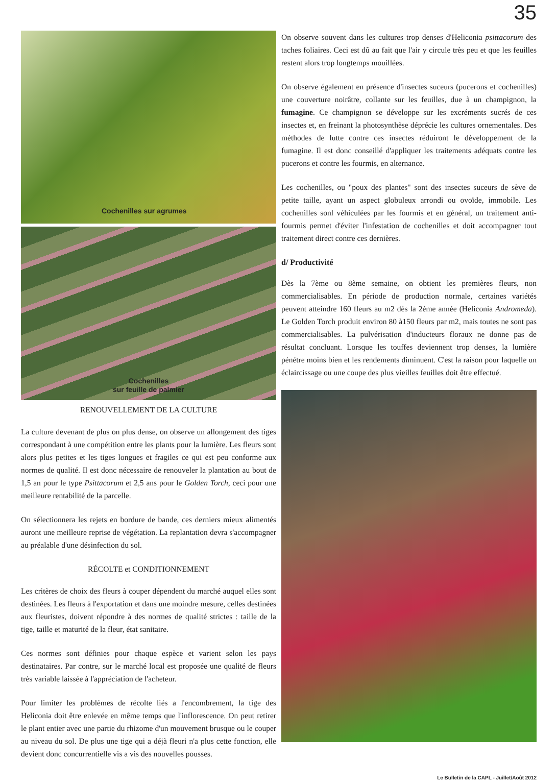35
Cochenilles sur agrumes
Cochenilles
sur feuille de palmier
RENOUVELLEMENT DE LA CULTURE
La culture devenant de plus on plus dense, on observe un allongement des tiges correspondant à une compétition entre les plants pour la lumière. Les fleurs sont alors plus petites et les tiges longues et fragiles ce qui est peu conforme aux normes de qualité. Il est donc nécessaire de renouveler la plantation au bout de 1,5 an pour le type Psittacorum et 2,5 ans pour le Golden Torch, ceci pour une meilleure rentabilité de la parcelle.
On sélectionnera les rejets en bordure de bande, ces derniers mieux alimentés auront une meilleure reprise de végétation. La replantation devra s'accompagner au préalable d'une désinfection du sol.
RÉCOLTE et CONDITIONNEMENT
Les critères de choix des fleurs à couper dépendent du marché auquel elles sont destinées. Les fleurs à l'exportation et dans une moindre mesure, celles destinées aux fleuristes, doivent répondre à des normes de qualité strictes : taille de la tige, taille et maturité de la fleur, état sanitaire.
Ces normes sont définies pour chaque espèce et varient selon les pays destinataires. Par contre, sur le marché local est proposée une qualité de fleurs très variable laissée à l'appréciation de l'acheteur.
Pour limiter les problèmes de récolte liés a l'encombrement, la tige des Heliconia doit être enlevée en même temps que l'inflorescence. On peut retirer le plant entier avec une partie du rhizome d'un mouvement brusque ou le couper au niveau du sol. De plus une tige qui a déjà fleuri n'a plus cette fonction, elle devient donc concurrentielle vis a vis des nouvelles pousses.
On observe souvent dans les cultures trop denses d'Heliconia psittacorum des taches foliaires. Ceci est dû au fait que l'air y circule très peu et que les feuilles restent alors trop longtemps mouillées.
On observe également en présence d'insectes suceurs (pucerons et cochenilles) une couverture noirâtre, collante sur les feuilles, due à un champignon, la fumagine. Ce champignon se développe sur les excréments sucrés de ces insectes et, en freinant la photosynthèse déprécie les cultures ornementales. Des méthodes de lutte contre ces insectes réduiront le développement de la fumagine. Il est donc conseillé d'appliquer les traitements adéquats contre les pucerons et contre les fourmis, en alternance.
Les cochenilles, ou "poux des plantes" sont des insectes suceurs de sève de petite taille, ayant un aspect globuleux arrondi ou ovoïde, immobile. Les cochenilles sonl véhiculées par les fourmis et en général, un traitement anti-fourmis permet d'éviter l'infestation de cochenilles et doit accompagner tout traitement direct contre ces dernières.
d/ Productivité
Dès la 7ème ou 8ème semaine, on obtient les premières fleurs, non commercialisables. En période de production normale, certaines variétés peuvent atteindre 160 fleurs au m2 dès la 2ème année (Heliconia Andromeda). Le Golden Torch produit environ 80 à150 fleurs par m2, mais toutes ne sont pas commercialisables. La pulvérisation d'inducteurs floraux ne donne pas de résultat concluant. Lorsque les touffes deviennent trop denses, la lumière pénétre moins bien et les rendements diminuent. C'est la raison pour laquelle un éclaircissage ou une coupe des plus vieilles feuilles doit être effectué.
Le Bulletin de la CAPL - Juillet/Août 2012